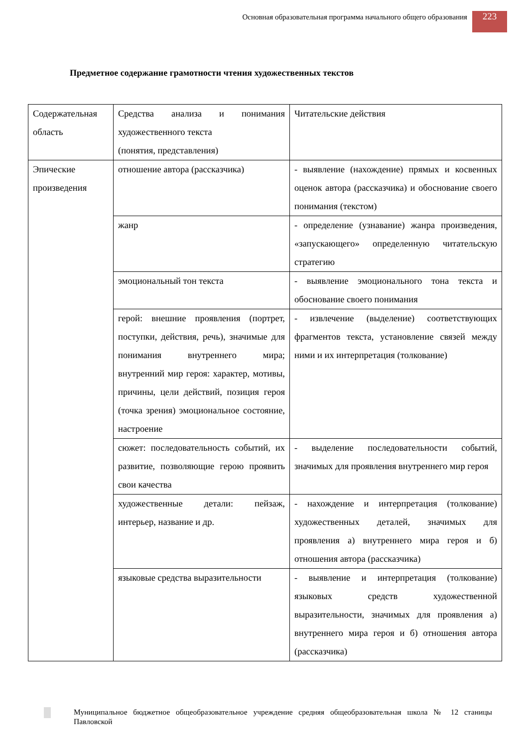Основная образовательная программа начального общего образования
223
Предметное содержание грамотности чтения художественных текстов
| Содержательная область | Средства анализа и понимания художественного текста (понятия, представления) | Читательские действия |
| Эпические произведения | отношение автора (рассказчика) | - выявление (нахождение) прямых и косвенных оценок автора (рассказчика) и обоснование своего понимания (текстом) |
| | жанр | - определение (узнавание) жанра произведения, «запускающего» определенную читательскую стратегию |
| | эмоциональный тон текста | - выявление эмоционального тона текста и обоснование своего понимания |
| | герой: внешние проявления (портрет, поступки, действия, речь), значимые для понимания внутреннего мира; внутренний мир героя: характер, мотивы, причины, цели действий, позиция героя (точка зрения) эмоциональное состояние, настроение | - извлечение (выделение) соответствующих фрагментов текста, установление связей между ними и их интерпретация (толкование) |
| | сюжет: последовательность событий, их развитие, позволяющие герою проявить свои качества | - выделение последовательности событий, значимых для проявления внутреннего мир героя |
| | художественные детали: пейзаж, интерьер, название и др. | - нахождение и интерпретация (толкование) художественных деталей, значимых для проявления а) внутреннего мира героя и б) отношения автора (рассказчика) |
| | языковые средства выразительности | - выявление и интерпретация (толкование) языковых средств художественной выразительности, значимых для проявления а) внутреннего мира героя и б) отношения автора (рассказчика) |
Муниципальное бюджетное общеобразовательное учреждение средняя общеобразовательная школа № 12 станицы Павловской